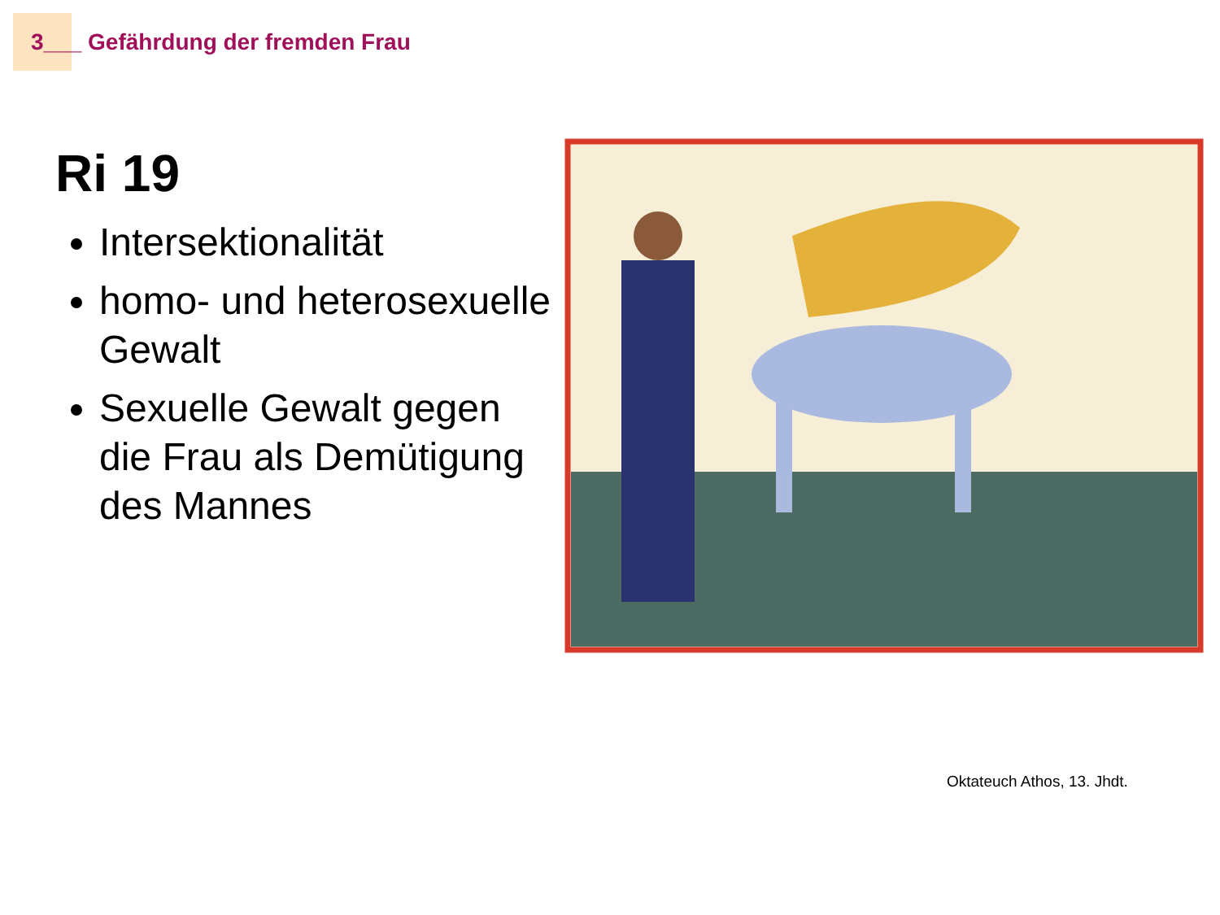3___ Gefährdung der fremden Frau
Ri 19
Intersektionalität
homo- und heterosexuelle Gewalt
Sexuelle Gewalt gegen die Frau als Demütigung des Mannes
Oktateuch Athos, 13. Jhdt.